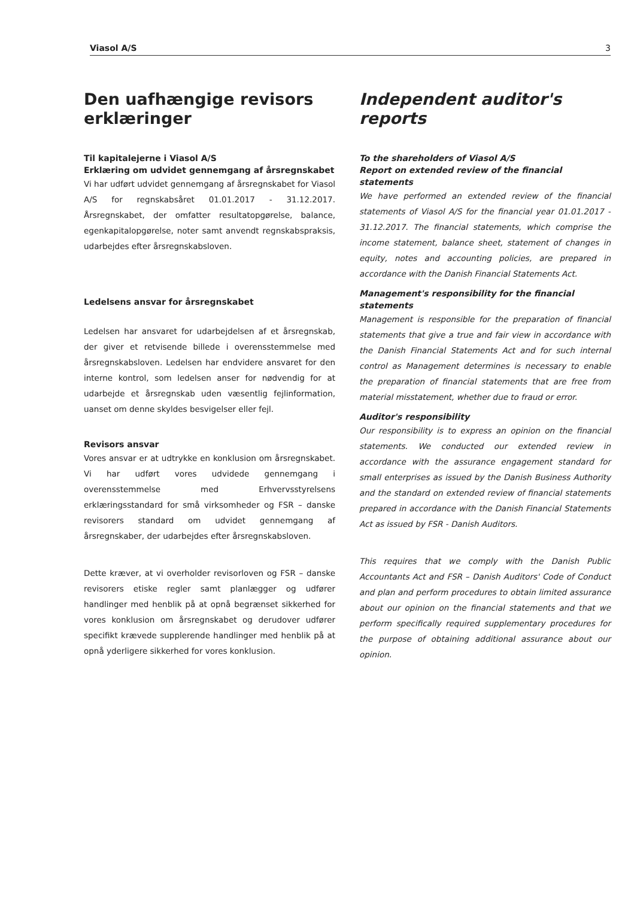Viasol A/S 3
Den uafhængige revisors erklæringer
Til kapitalejerne i Viasol A/S
Erklæring om udvidet gennemgang af årsregnskabet
Vi har udført udvidet gennemgang af årsregnskabet for Viasol A/S for regnskabsåret 01.01.2017 - 31.12.2017. Årsregnskabet, der omfatter resultatopgørelse, balance, egenkapitalopgørelse, noter samt anvendt regnskabspraksis, udarbejdes efter årsregnskabsloven.
Ledelsens ansvar for årsregnskabet
Ledelsen har ansvaret for udarbejdelsen af et årsregnskab, der giver et retvisende billede i overensstemmelse med årsregnskabsloven. Ledelsen har endvidere ansvaret for den interne kontrol, som ledelsen anser for nødvendig for at udarbejde et årsregnskab uden væsentlig fejlinformation, uanset om denne skyldes besvigelser eller fejl.
Revisors ansvar
Vores ansvar er at udtrykke en konklusion om årsregnskabet. Vi har udført vores udvidede gennemgang i overensstemmelse med Erhvervsstyrelsens erklæringsstandard for små virksomheder og FSR – danske revisorers standard om udvidet gennemgang af årsregnskaber, der udarbejdes efter årsregnskabsloven.
Dette kræver, at vi overholder revisorloven og FSR – danske revisorers etiske regler samt planlægger og udfører handlinger med henblik på at opnå begrænset sikkerhed for vores konklusion om årsregnskabet og derudover udfører specifikt krævede supplerende handlinger med henblik på at opnå yderligere sikkerhed for vores konklusion.
Independent auditor's reports
To the shareholders of Viasol A/S
Report on extended review of the financial statements
We have performed an extended review of the financial statements of Viasol A/S for the financial year 01.01.2017 - 31.12.2017. The financial statements, which comprise the income statement, balance sheet, statement of changes in equity, notes and accounting policies, are prepared in accordance with the Danish Financial Statements Act.
Management's responsibility for the financial statements
Management is responsible for the preparation of financial statements that give a true and fair view in accordance with the Danish Financial Statements Act and for such internal control as Management determines is necessary to enable the preparation of financial statements that are free from material misstatement, whether due to fraud or error.
Auditor's responsibility
Our responsibility is to express an opinion on the financial statements. We conducted our extended review in accordance with the assurance engagement standard for small enterprises as issued by the Danish Business Authority and the standard on extended review of financial statements prepared in accordance with the Danish Financial Statements Act as issued by FSR - Danish Auditors.
This requires that we comply with the Danish Public Accountants Act and FSR – Danish Auditors' Code of Conduct and plan and perform procedures to obtain limited assurance about our opinion on the financial statements and that we perform specifically required supplementary procedures for the purpose of obtaining additional assurance about our opinion.